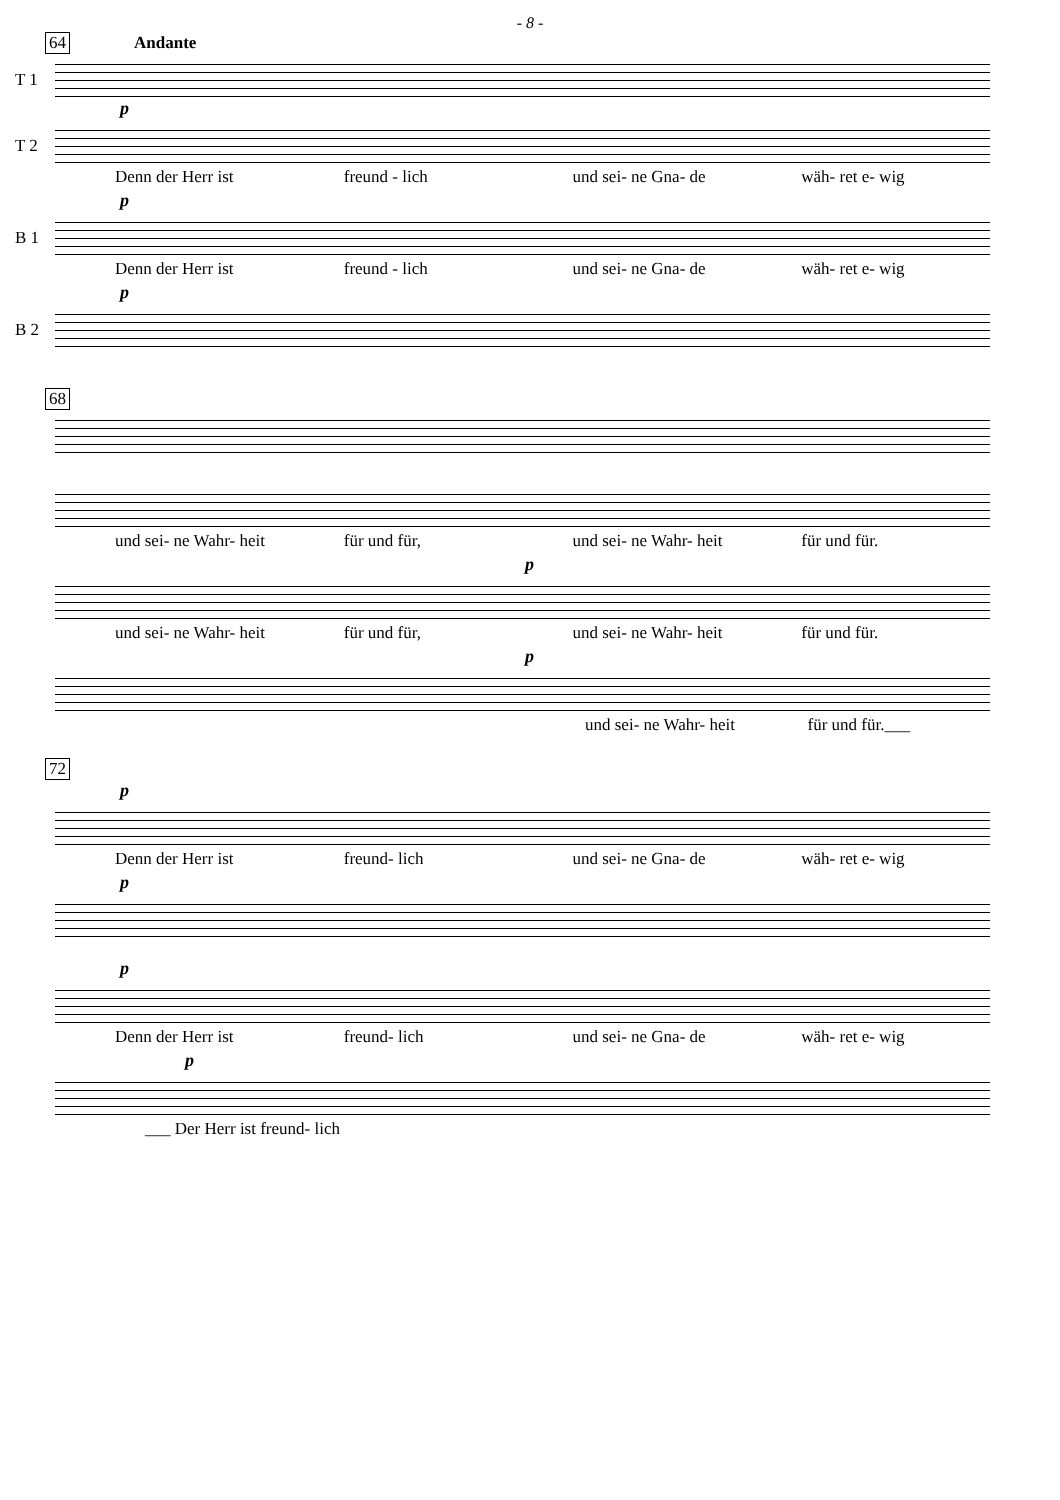- 8 -
64 Andante
T 1
p
T 2
Denn der Herr ist freund - lich und sei- ne Gna- de wäh- ret e- wig
p
B 1
Denn der Herr ist freund - lich und sei- ne Gna- de wäh- ret e- wig
p
B 2
68
und sei- ne Wahr- heit für und für, und sei- ne Wahr- heit für und für.
p
und sei- ne Wahr- heit für und für, und sei- ne Wahr- heit für und für.
p
und sei- ne Wahr- heit für und für.___
72
p
Denn der Herr ist freund- lich und sei- ne Gna- de wäh- ret e- wig
p
p
Denn der Herr ist freund- lich und sei- ne Gna- de wäh- ret e- wig
p
___ Der Herr ist freund- lich